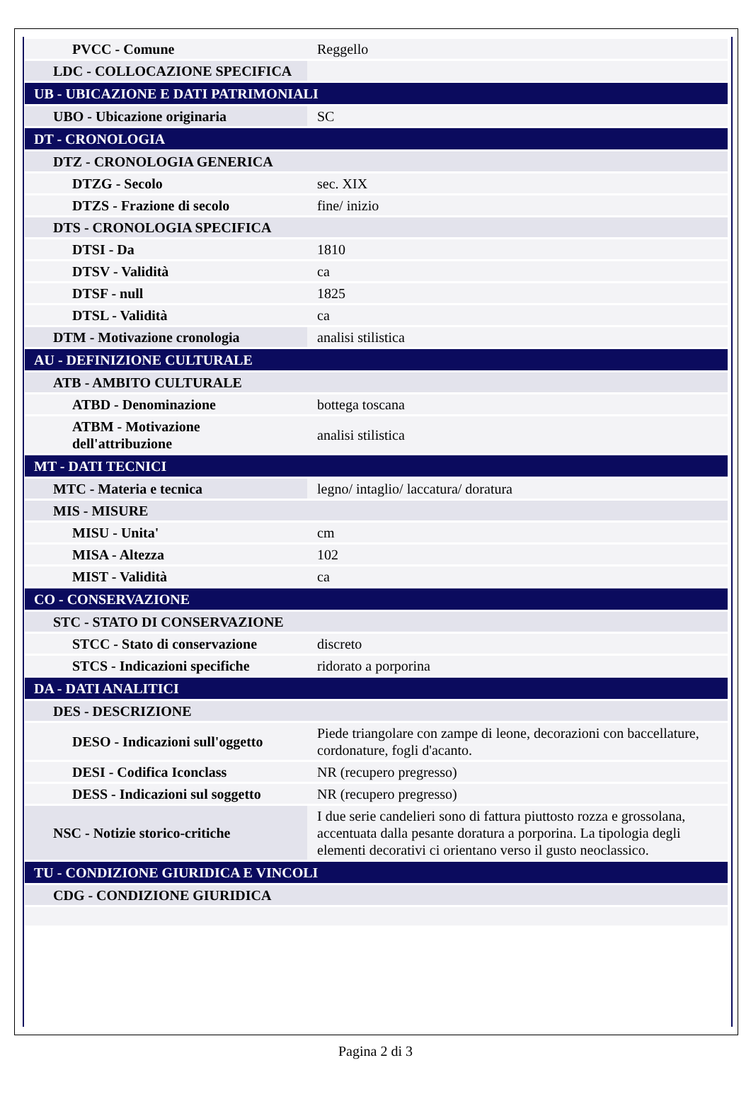| PVCC - Comune | Reggello |
| LDC - COLLOCAZIONE SPECIFICA | |
| UB - UBICAZIONE E DATI PATRIMONIALI | |
| UBO - Ubicazione originaria | SC |
| DT - CRONOLOGIA | |
| DTZ - CRONOLOGIA GENERICA | |
| DTZG - Secolo | sec. XIX |
| DTZS - Frazione di secolo | fine/ inizio |
| DTS - CRONOLOGIA SPECIFICA | |
| DTSI - Da | 1810 |
| DTSV - Validità | ca |
| DTSF - null | 1825 |
| DTSL - Validità | ca |
| DTM - Motivazione cronologia | analisi stilistica |
| AU - DEFINIZIONE CULTURALE | |
| ATB - AMBITO CULTURALE | |
| ATBD - Denominazione | bottega toscana |
| ATBM - Motivazione dell'attribuzione | analisi stilistica |
| MT - DATI TECNICI | |
| MTC - Materia e tecnica | legno/ intaglio/ laccatura/ doratura |
| MIS - MISURE | |
| MISU - Unita' | cm |
| MISA - Altezza | 102 |
| MIST - Validità | ca |
| CO - CONSERVAZIONE | |
| STC - STATO DI CONSERVAZIONE | |
| STCC - Stato di conservazione | discreto |
| STCS - Indicazioni specifiche | ridorato a porporina |
| DA - DATI ANALITICI | |
| DES - DESCRIZIONE | |
| DESO - Indicazioni sull'oggetto | Piede triangolare con zampe di leone, decorazioni con baccellature, cordonature, fogli d'acanto. |
| DESI - Codifica Iconclass | NR (recupero pregresso) |
| DESS - Indicazioni sul soggetto | NR (recupero pregresso) |
| NSC - Notizie storico-critiche | I due serie candelieri sono di fattura piuttosto rozza e grossolana, accentuata dalla pesante doratura a porporina. La tipologia degli elementi decorativi ci orientano verso il gusto neoclassico. |
| TU - CONDIZIONE GIURIDICA E VINCOLI | |
| CDG - CONDIZIONE GIURIDICA | |
Pagina 2 di 3